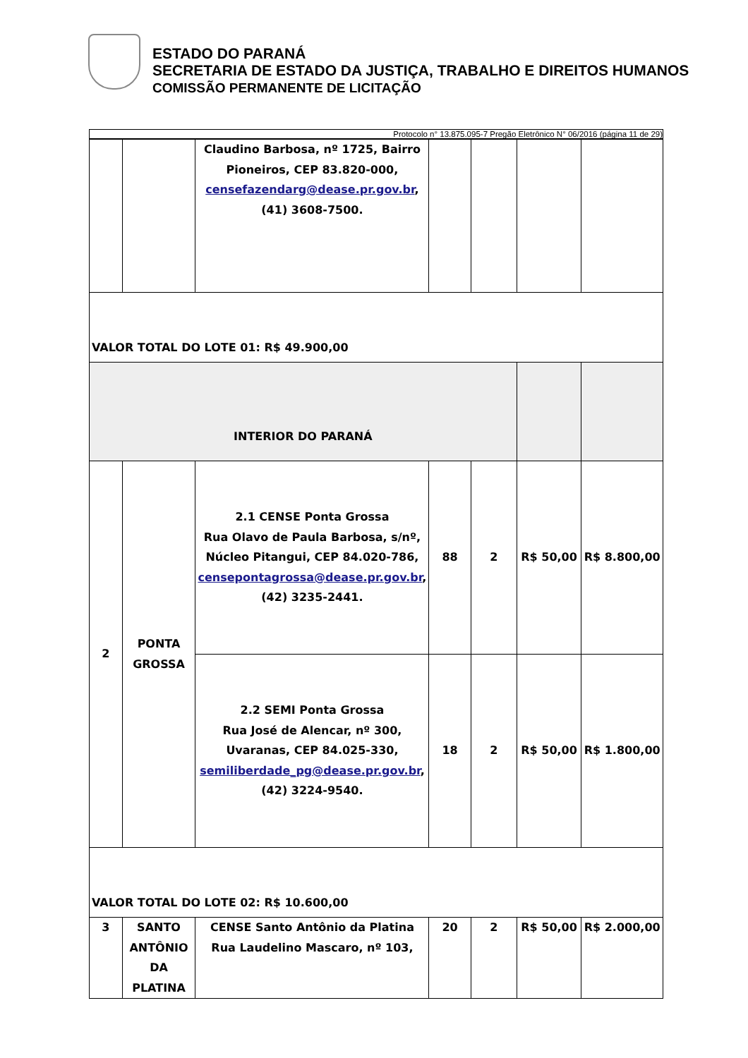ESTADO DO PARANÁ
SECRETARIA DE ESTADO DA JUSTIÇA, TRABALHO E DIREITOS HUMANOS
COMISSÃO PERMANENTE DE LICITAÇÃO
Protocolo n° 13.875.095-7 Pregão Eletrônico N° 06/2016 (página 11 de 29)
| | | Claudino Barbosa, nº 1725, Bairro Pioneiros, CEP 83.820-000, censefazendarg@dease.pr.gov.br , (41) 3608-7500. | | | | |
| VALOR TOTAL DO LOTE 01: R$ 49.900,00 | | | | | | |
| INTERIOR DO PARANÁ | | | | | | |
| 2 | PONTA GROSSA | 2.1 CENSE Ponta Grossa Rua Olavo de Paula Barbosa, s/nº, Núcleo Pitangui, CEP 84.020-786, censepontagrossa@dease.pr.gov.br , (42) 3235-2441. | 88 | 2 | R$ 50,00 | R$ 8.800,00 |
| | | 2.2 SEMI Ponta Grossa Rua José de Alencar, nº 300, Uvaranas, CEP 84.025-330, semiliberdade_pg@dease.pr.gov.br , (42) 3224-9540. | 18 | 2 | R$ 50,00 | R$ 1.800,00 |
| VALOR TOTAL DO LOTE 02: R$ 10.600,00 | | | | | | |
| 3 | SANTO ANTÔNIO DA PLATINA | CENSE Santo Antônio da Platina Rua Laudelino Mascaro, nº 103, | 20 | 2 | R$ 50,00 | R$ 2.000,00 |